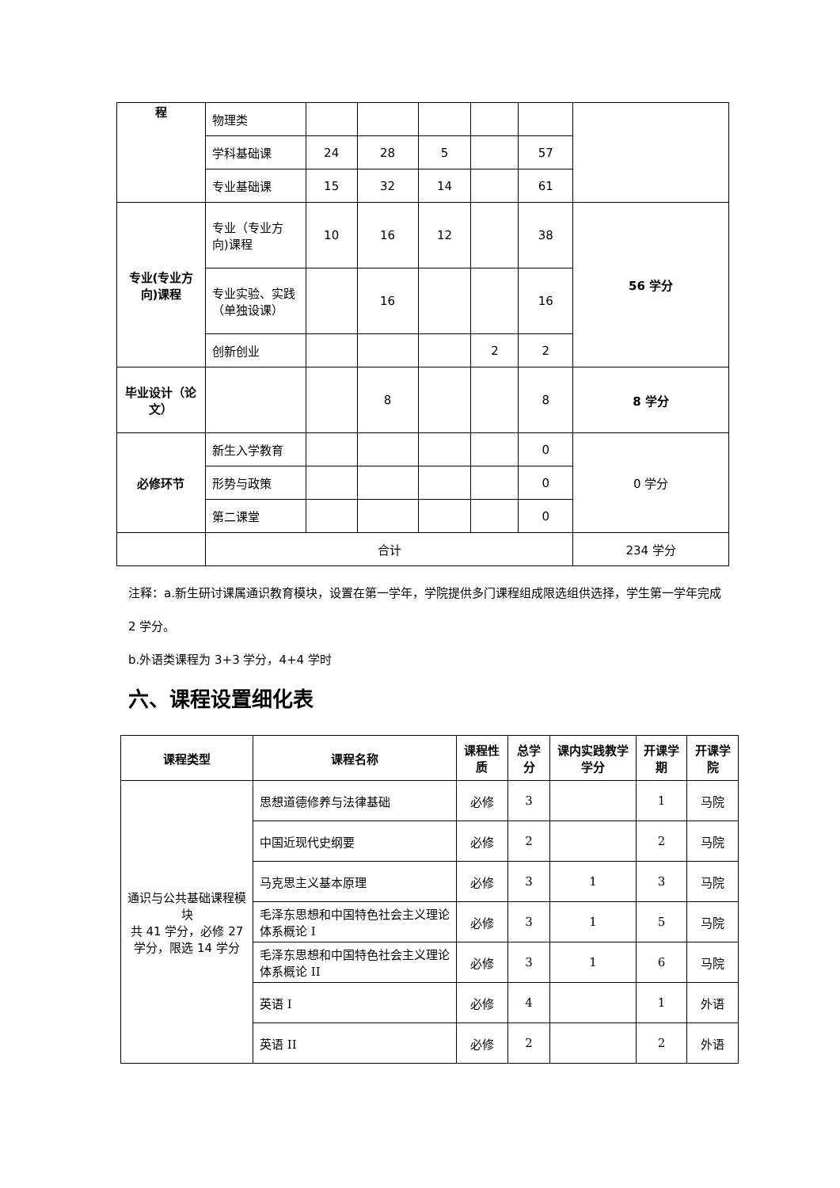| 程 | 物理类 | | | | | | |
| | 学科基础课 | 24 | 28 | 5 | | 57 | |
| | 专业基础课 | 15 | 32 | 14 | | 61 | |
| 专业(专业方向)课程 | 专业（专业方向)课程 | 10 | 16 | 12 | | 38 | 56 学分 |
| | 专业实验、实践（单独设课） | | 16 | | | 16 | |
| | 创新创业 | | | | 2 | 2 | |
| 毕业设计（论文） | | | 8 | | | 8 | 8 学分 |
| 必修环节 | 新生入学教育 | | | | | 0 | 0 学分 |
| | 形势与政策 | | | | | 0 | |
| | 第二课堂 | | | | | 0 | |
| | 合计 | | | | | | 234 学分 |
注释：a.新生研讨课属通识教育模块，设置在第一学年，学院提供多门课程组成限选组供选择，学生第一学年完成 2 学分。
b.外语类课程为 3+3 学分，4+4 学时
六、课程设置细化表
| 课程类型 | 课程名称 | 课程性质 | 总学分 | 课内实践教学学分 | 开课学期 | 开课学院 |
| --- | --- | --- | --- | --- | --- | --- |
| 通识与公共基础课程模块 共 41 学分，必修 27 学分，限选 14 学分 | 思想道德修养与法律基础 | 必修 | 3 | | 1 | 马院 |
| | 中国近现代史纲要 | 必修 | 2 | | 2 | 马院 |
| | 马克思主义基本原理 | 必修 | 3 | 1 | 3 | 马院 |
| | 毛泽东思想和中国特色社会主义理论体系概论 I | 必修 | 3 | 1 | 5 | 马院 |
| | 毛泽东思想和中国特色社会主义理论体系概论 II | 必修 | 3 | 1 | 6 | 马院 |
| | 英语 I | 必修 | 4 | | 1 | 外语 |
| | 英语 II | 必修 | 2 | | 2 | 外语 |